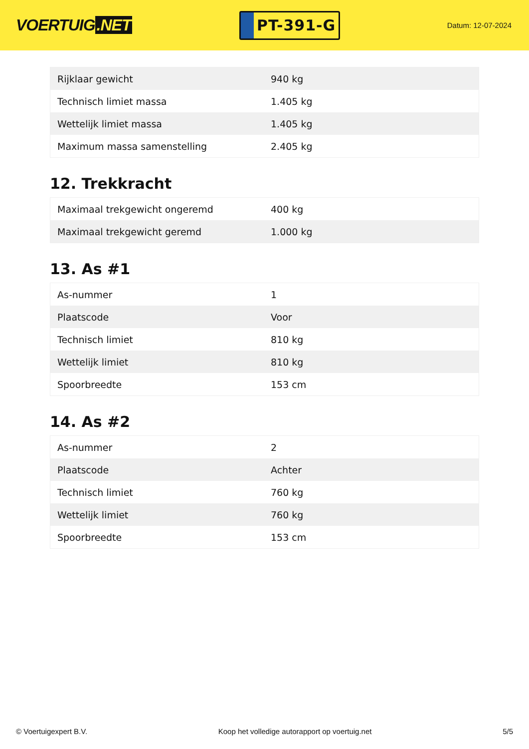VOERTUIG.NET
PT-391-G
Datum: 12-07-2024
| Rijklaar gewicht | 940 kg |
| Technisch limiet massa | 1.405 kg |
| Wettelijk limiet massa | 1.405 kg |
| Maximum massa samenstelling | 2.405 kg |
12. Trekkracht
| Maximaal trekgewicht ongeremd | 400 kg |
| Maximaal trekgewicht geremd | 1.000 kg |
13. As #1
| As-nummer | 1 |
| Plaatscode | Voor |
| Technisch limiet | 810 kg |
| Wettelijk limiet | 810 kg |
| Spoorbreedte | 153 cm |
14. As #2
| As-nummer | 2 |
| Plaatscode | Achter |
| Technisch limiet | 760 kg |
| Wettelijk limiet | 760 kg |
| Spoorbreedte | 153 cm |
© Voertuigexpert B.V. Koop het volledige autorapport op voertuig.net 5/5